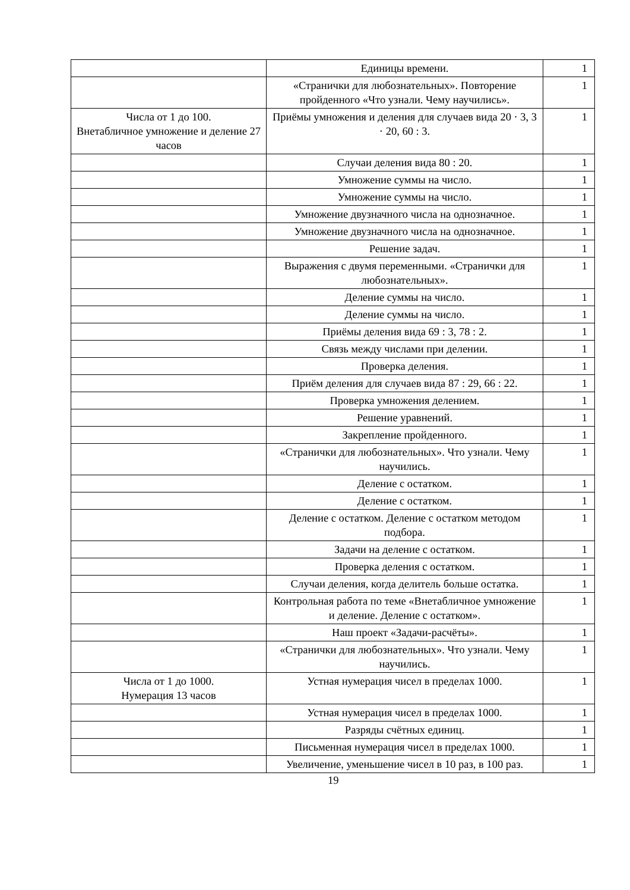| | Единицы времени. | 1 |
| | «Странички для любознательных». Повторение пройденного «Что узнали. Чему научились». | 1 |
| Числа от 1 до 100. Внетабличное умножение и деление 27 часов | Приёмы умножения и деления для случаев вида 20 · 3, 3 · 20, 60 : 3. | 1 |
| | Случаи деления вида 80 : 20. | 1 |
| | Умножение суммы на число. | 1 |
| | Умножение суммы на число. | 1 |
| | Умножение двузначного числа на однозначное. | 1 |
| | Умножение двузначного числа на однозначное. | 1 |
| | Решение задач. | 1 |
| | Выражения с двумя переменными. «Странички для любознательных». | 1 |
| | Деление суммы на число. | 1 |
| | Деление суммы на число. | 1 |
| | Приёмы деления вида 69 : 3, 78 : 2. | 1 |
| | Связь между числами при делении. | 1 |
| | Проверка деления. | 1 |
| | Приём деления для случаев вида 87 : 29, 66 : 22. | 1 |
| | Проверка умножения делением. | 1 |
| | Решение уравнений. | 1 |
| | Закрепление пройденного. | 1 |
| | «Странички для любознательных». Что узнали. Чему научились. | 1 |
| | Деление с остатком. | 1 |
| | Деление с остатком. | 1 |
| | Деление с остатком. Деление с остатком методом подбора. | 1 |
| | Задачи на деление с остатком. | 1 |
| | Проверка деления с остатком. | 1 |
| | Случаи деления, когда делитель больше остатка. | 1 |
| | Контрольная работа по теме «Внетабличное умножение и деление. Деление с остатком». | 1 |
| | Наш проект «Задачи-расчёты». | 1 |
| | «Странички для любознательных». Что узнали. Чему научились. | 1 |
| Числа от 1 до 1000. Нумерация 13 часов | Устная нумерация чисел в пределах 1000. | 1 |
| | Устная нумерация чисел в пределах 1000. | 1 |
| | Разряды счётных единиц. | 1 |
| | Письменная нумерация чисел в пределах 1000. | 1 |
| | Увеличение, уменьшение чисел в 10 раз, в 100 раз. | 1 |
19